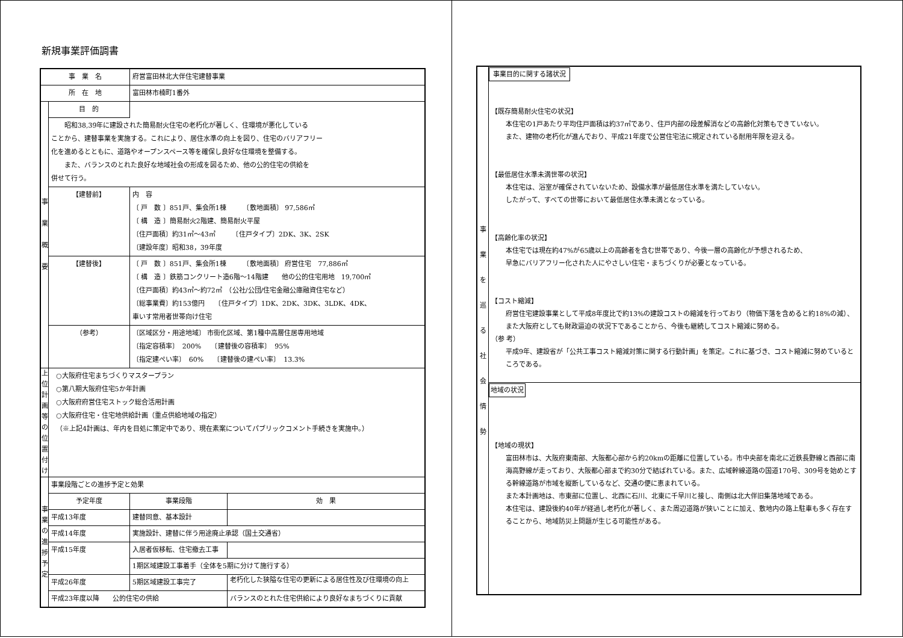新規事業評価調書
| 事 業 名 | | 府営富田林北大伴住宅建替事業 | |
| 所 在 地 | | 富田林市楠町1番外 | |
| 事 業 概 要 | 目 的 | | |
| | 昭和38,39年に建設された簡易耐火住宅の老朽化が著しく、住環境が悪化している ことから、建替事業を実施する。これにより、居住水準の向上を図り、住宅のバリアフリー 化を進めるとともに、道路やオープンスペース等を確保し良好な住環境を整備する。 また、バランスのとれた良好な地域社会の形成を図るため、他の公的住宅の供給を 併せて行う。 | | |
| | 【建替前】 | 内 容 〔 戸 数 〕851戸、集会所1棟 〔敷地面積〕 97,586㎡ 〔 構 造 〕簡易耐火2階建、簡易耐火平屋 〔住戸面積〕約31㎡～43㎡ 〔住戸タイプ〕2DK、3K、2SK 〔建設年度〕昭和38，39年度 | |
| | 【建替後】 | 〔 戸 数 〕851戸、集会所1棟 〔敷地面積〕 府営住宅 77,886㎡ 〔 構 造 〕鉄筋コンクリート造6階～14階建 他の公的住宅用地 19,700㎡ 〔住戸面積〕約43㎡～約72㎡ （公社/公団/住宅金融公庫融資住宅など） 〔総事業費〕約153億円 〔住戸タイプ〕1DK、2DK、3DK、3LDK、4DK、 車いす常用者世帯向け住宅 | |
| | （参考） | 〔区域区分・用途地域〕 市街化区域、第1種中高層住居専用地域 〔指定容積率〕 200% 〔建替後の容積率〕 95% 〔指定建ぺい率〕 60% 〔建替後の建ぺい率〕 13.3% | |
| 上 位 計 画 等 の 位 置 付 け | ○大阪府住宅まちづくりマスタープラン ○第八期大阪府住宅5か年計画 ○大阪府府営住宅ストック総合活用計画 ○大阪府住宅・住宅地供給計画（重点供給地域の指定） （※上記4計画は、年内を目処に策定中であり、現在素案についてパブリックコメント手続きを実施中。） | | |
| 事 業 の 進 捗 予 定 | 事業段階ごとの進捗予定と効果 | | |
| | 予定年度 | 事業段階 | 効 果 |
| | 平成13年度 | 建替同意、基本設計 | |
| | 平成14年度 | 実施設計、建替に伴う用途廃止承認（国土交通省） | |
| | 平成15年度 | 入居者仮移転、住宅撤去工事 | |
| | | 1期区域建設工事着手（全体を5期に分けて施行する） | |
| | 平成26年度 | 5期区域建設工事完了 | 老朽化した狭隘な住宅の更新による居住性及び住環境の向上 |
| | 平成23年度以降 公的住宅の供給 | | バランスのとれた住宅供給により良好なまちづくりに貢献 |
| 事 業 を 巡 る 社 会 情 勢 | 事業目的に関する諸状況 【既存簡易耐火住宅の状況】 本住宅の1戸あたり平均住戸面積は約37㎡であり、住戸内部の段差解消などの高齢化対策もできていない。 また、建物の老朽化が進んでおり、平成21年度で公営住宅法に規定されている耐用年限を迎える。 【最低居住水準未満世帯の状況】 本住宅は、浴室が確保されていないため、設備水準が最低居住水準を満たしていない。 したがって、すべての世帯において最低居住水準未満となっている。 【高齢化率の状況】 本住宅では現在約47%が65歳以上の高齢者を含む世帯であり、今後一層の高齢化が予想されるため、 早急にバリアフリー化された人にやさしい住宅・まちづくりが必要となっている。 【コスト縮減】 府営住宅建設事業として平成8年度比で約13%の建設コストの縮減を行っており（物価下落を含めると約18%の減）、また大阪府としても財政逼迫の状況下であることから、今後も継続してコスト縮減に努める。 （参 考） 平成9年、建設省が「公共工事コスト縮減対策に関する行動計画」を策定。これに基づき、コスト縮減に努めているところである。 |
| | 地域の状況 【地域の現状】 富田林市は、大阪府東南部、大阪都心部から約20kmの距離に位置している。市中央部を南北に近鉄長野線と西部に南海高野線が走っており、大阪都心部まで約30分で結ばれている。また、広域幹線道路の国道170号、309号を始めとする幹線道路が市域を縦断しているなど、交通の便に恵まれている。 また本計画地は、市東部に位置し、北西に石川、北東に千早川と接し、南側は北大伴旧集落地域である。 本住宅は、建設後約40年が経過し老朽化が著しく、また周辺道路が狭いことに加え、敷地内の路上駐車も多く存在することから、地域防災上問題が生じる可能性がある。 |